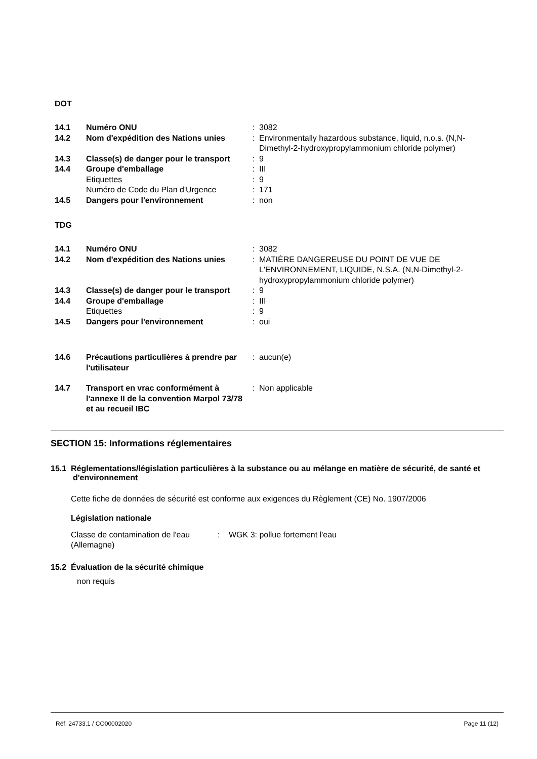DOT
| 14.1 | Numéro ONU | : | 3082 |
| 14.2 | Nom d'expédition des Nations unies | : | Environmentally hazardous substance, liquid, n.o.s. (N,N-Dimethyl-2-hydroxypropylammonium chloride polymer) |
| 14.3 | Classe(s) de danger pour le transport | : | 9 |
| 14.4 | Groupe d'emballage | : | III |
| | Etiquettes | : | 9 |
| | Numéro de Code du Plan d'Urgence | : | 171 |
| 14.5 | Dangers pour l'environnement | : | non |
TDG
| 14.1 | Numéro ONU | : | 3082 |
| 14.2 | Nom d'expédition des Nations unies | : | MATIÈRE DANGEREUSE DU POINT DE VUE DE L'ENVIRONNEMENT, LIQUIDE, N.S.A. (N,N-Dimethyl-2-hydroxypropylammonium chloride polymer) |
| 14.3 | Classe(s) de danger pour le transport | : | 9 |
| 14.4 | Groupe d'emballage | : | III |
| | Etiquettes | : | 9 |
| 14.5 | Dangers pour l'environnement | : | oui |
| 14.6 | Précautions particulières à prendre par l'utilisateur | : | aucun(e) |
| 14.7 | Transport en vrac conformément à l'annexe II de la convention Marpol 73/78 et au recueil IBC | : | Non applicable |
SECTION 15: Informations réglementaires
15.1 Réglementations/législation particulières à la substance ou au mélange en matière de sécurité, de santé et d'environnement
Cette fiche de données de sécurité est conforme aux exigences du Règlement (CE) No. 1907/2006
Législation nationale
| Classe de contamination de l'eau (Allemagne) | : | WGK 3: pollue fortement l'eau |
15.2 Évaluation de la sécurité chimique
non requis
Réf. 24733.1 / CO00002020 Page 11 (12)